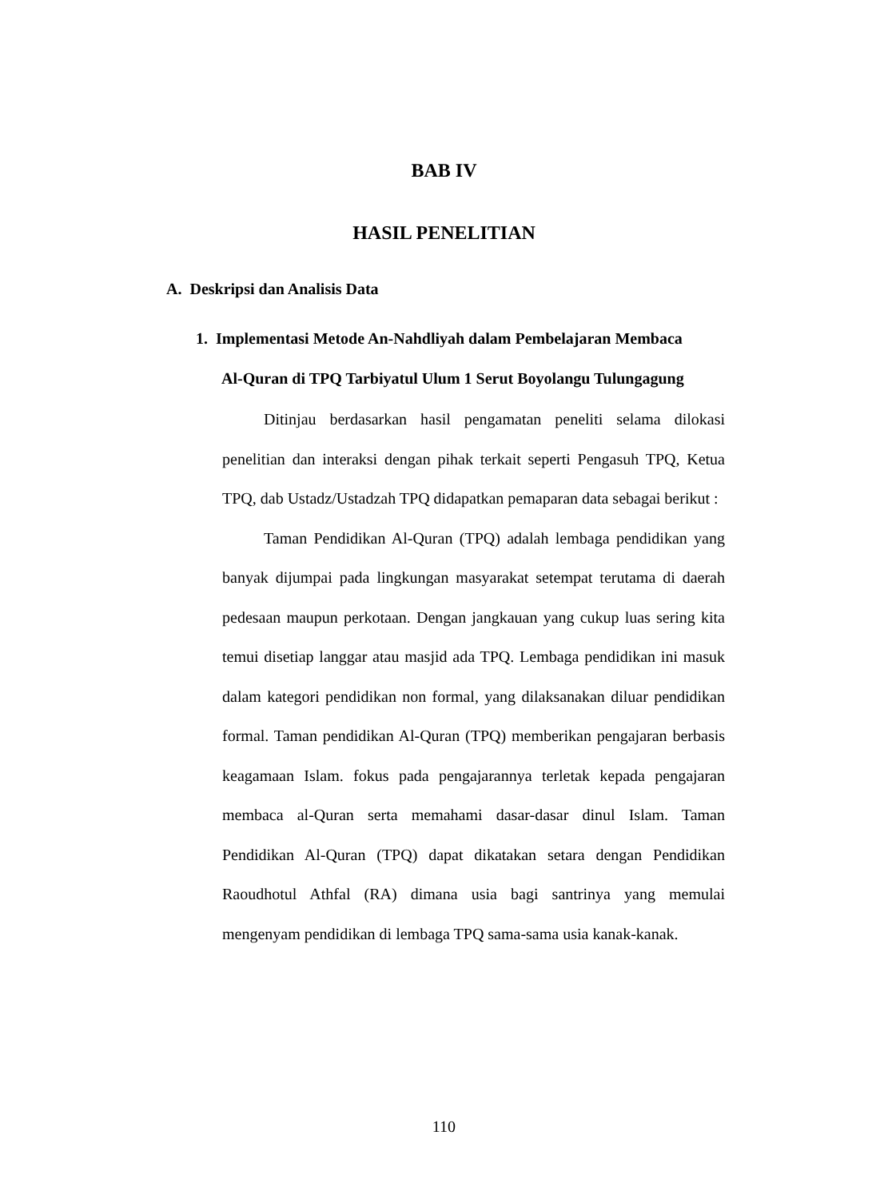BAB IV
HASIL PENELITIAN
A. Deskripsi dan Analisis Data
1. Implementasi Metode An-Nahdliyah dalam Pembelajaran Membaca
Al-Quran di TPQ Tarbiyatul Ulum 1 Serut Boyolangu Tulungagung
Ditinjau berdasarkan hasil pengamatan peneliti selama dilokasi penelitian dan interaksi dengan pihak terkait seperti Pengasuh TPQ, Ketua TPQ, dab Ustadz/Ustadzah TPQ didapatkan pemaparan data sebagai berikut :
Taman Pendidikan Al-Quran (TPQ) adalah lembaga pendidikan yang banyak dijumpai pada lingkungan masyarakat setempat terutama di daerah pedesaan maupun perkotaan. Dengan jangkauan yang cukup luas sering kita temui disetiap langgar atau masjid ada TPQ. Lembaga pendidikan ini masuk dalam kategori pendidikan non formal, yang dilaksanakan diluar pendidikan formal. Taman pendidikan Al-Quran (TPQ) memberikan pengajaran berbasis keagamaan Islam. fokus pada pengajarannya terletak kepada pengajaran membaca al-Quran serta memahami dasar-dasar dinul Islam. Taman Pendidikan Al-Quran (TPQ) dapat dikatakan setara dengan Pendidikan Raoudhotul Athfal (RA) dimana usia bagi santrinya yang memulai mengenyam pendidikan di lembaga TPQ sama-sama usia kanak-kanak.
110